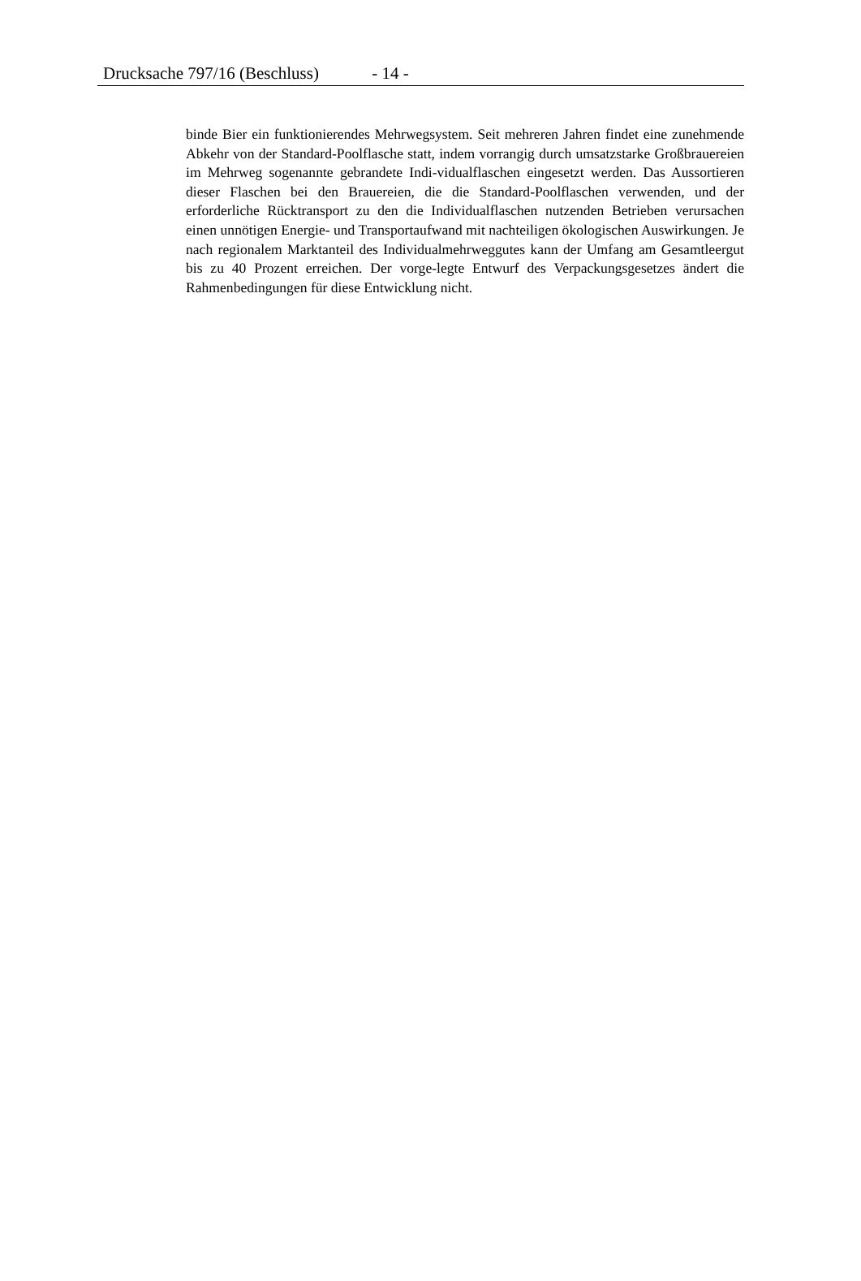Drucksache 797/16 (Beschluss) - 14 -
binde Bier ein funktionierendes Mehrwegsystem. Seit mehreren Jahren findet eine zunehmende Abkehr von der Standard-Poolflasche statt, indem vorrangig durch umsatzstarke Großbrauereien im Mehrweg sogenannte gebrandete Indi-vidualflaschen eingesetzt werden. Das Aussortieren dieser Flaschen bei den Brauereien, die die Standard-Poolflaschen verwenden, und der erforderliche Rücktransport zu den die Individualflaschen nutzenden Betrieben verursachen einen unnötigen Energie- und Transportaufwand mit nachteiligen ökologischen Auswirkungen. Je nach regionalem Marktanteil des Individualmehrweggutes kann der Umfang am Gesamtleergut bis zu 40 Prozent erreichen. Der vorge-legte Entwurf des Verpackungsgesetzes ändert die Rahmenbedingungen für diese Entwicklung nicht.